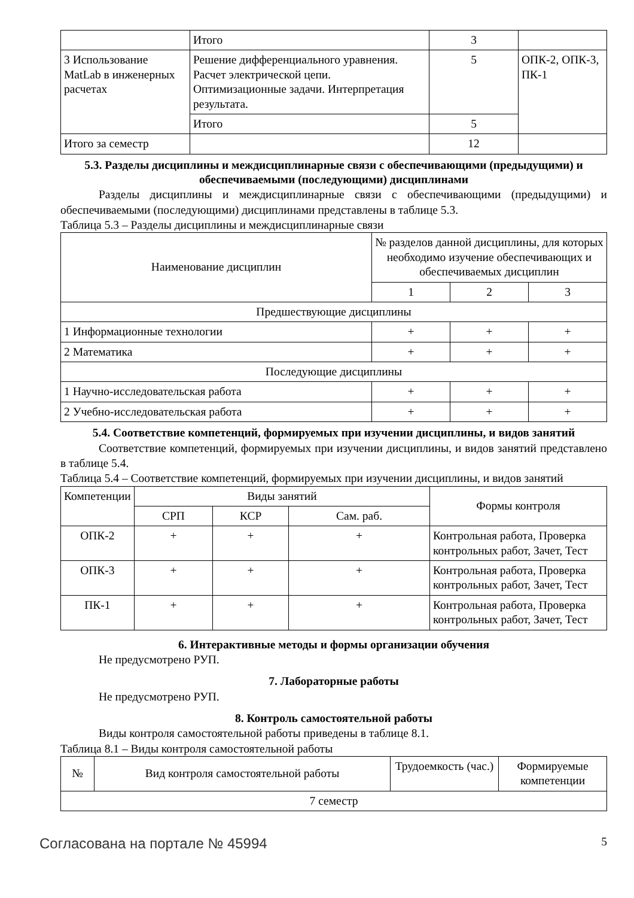| | Итого | 3 | |
| 3 Использование MatLab в инженерных расчетах | Решение дифференциального уравнения. Расчет электрической цепи. Оптимизационные задачи. Интерпретация результата. | 5 | ОПК-2, ОПК-3, ПК-1 |
| | Итого | 5 | |
| Итого за семестр | | 12 | |
5.3. Разделы дисциплины и междисциплинарные связи с обеспечивающими (предыдущими) и обеспечиваемыми (последующими) дисциплинами
Разделы дисциплины и междисциплинарные связи с обеспечивающими (предыдущими) и обеспечиваемыми (последующими) дисциплинами представлены в таблице 5.3.
Таблица 5.3 – Разделы дисциплины и междисциплинарные связи
| Наименование дисциплин | № разделов данной дисциплины, для которых необходимо изучение обеспечивающих и обеспечиваемых дисциплин | | |
| --- | --- | --- | --- |
| | 1 | 2 | 3 |
| Предшествующие дисциплины | | | |
| 1 Информационные технологии | + | + | + |
| 2 Математика | + | + | + |
| Последующие дисциплины | | | |
| 1 Научно-исследовательская работа | + | + | + |
| 2 Учебно-исследовательская работа | + | + | + |
5.4. Соответствие компетенций, формируемых при изучении дисциплины, и видов занятий
Соответствие компетенций, формируемых при изучении дисциплины, и видов занятий представлено в таблице 5.4.
Таблица 5.4 – Соответствие компетенций, формируемых при изучении дисциплины, и видов занятий
| Компетенции | Виды занятий | | | Формы контроля |
| --- | --- | --- | --- | --- |
| | СРП | КСР | Сам. раб. | |
| ОПК-2 | + | + | + | Контрольная работа, Проверка контрольных работ, Зачет, Тест |
| ОПК-3 | + | + | + | Контрольная работа, Проверка контрольных работ, Зачет, Тест |
| ПК-1 | + | + | + | Контрольная работа, Проверка контрольных работ, Зачет, Тест |
6. Интерактивные методы и формы организации обучения
Не предусмотрено РУП.
7. Лабораторные работы
Не предусмотрено РУП.
8. Контроль самостоятельной работы
Виды контроля самостоятельной работы приведены в таблице 8.1.
Таблица 8.1 – Виды контроля самостоятельной работы
| № | Вид контроля самостоятельной работы | Трудоемкость (час.) | Формируемые компетенции |
| --- | --- | --- | --- |
| 7 семестр | | | |
Согласована на портале № 45994 5